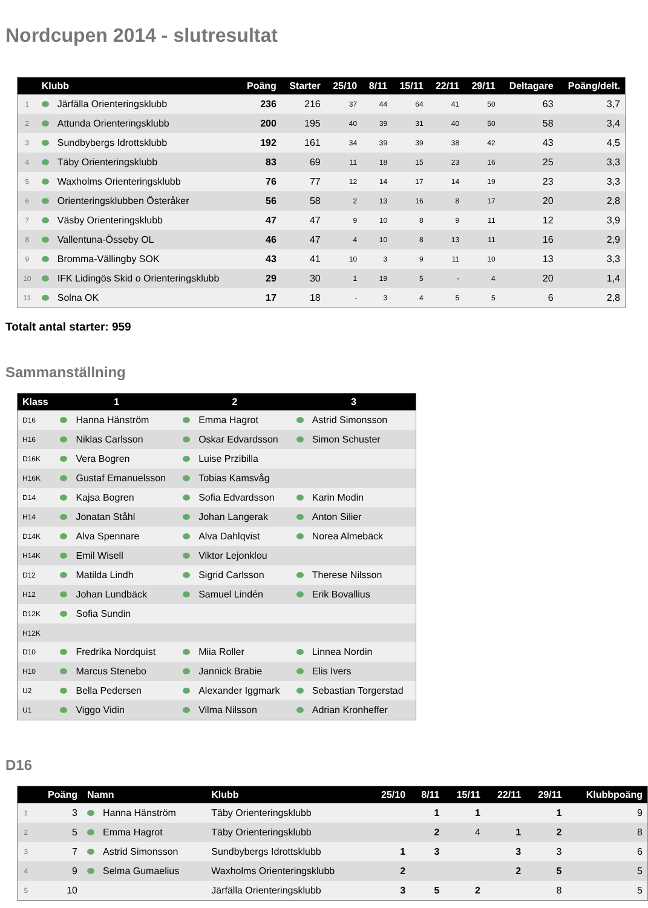Nordcupen 2014 - slutresultat
| | Klubb | Poäng | Starter | 25/10 | 8/11 | 15/11 | 22/11 | 29/11 | Deltagare | Poäng/delt. |
| --- | --- | --- | --- | --- | --- | --- | --- | --- | --- | --- |
| 1 | Järfälla Orienteringsklubb | 236 | 216 | 37 | 44 | 64 | 41 | 50 | 63 | 3,7 |
| 2 | Attunda Orienteringsklubb | 200 | 195 | 40 | 39 | 31 | 40 | 50 | 58 | 3,4 |
| 3 | Sundbybergs Idrottsklubb | 192 | 161 | 34 | 39 | 39 | 38 | 42 | 43 | 4,5 |
| 4 | Täby Orienteringsklubb | 83 | 69 | 11 | 18 | 15 | 23 | 16 | 25 | 3,3 |
| 5 | Waxholms Orienteringsklubb | 76 | 77 | 12 | 14 | 17 | 14 | 19 | 23 | 3,3 |
| 6 | Orienteringsklubben Österåker | 56 | 58 | 2 | 13 | 16 | 8 | 17 | 20 | 2,8 |
| 7 | Väsby Orienteringsklubb | 47 | 47 | 9 | 10 | 8 | 9 | 11 | 12 | 3,9 |
| 8 | Vallentuna-Össeby OL | 46 | 47 | 4 | 10 | 8 | 13 | 11 | 16 | 2,9 |
| 9 | Bromma-Vällingby SOK | 43 | 41 | 10 | 3 | 9 | 11 | 10 | 13 | 3,3 |
| 10 | IFK Lidingös Skid o Orienteringsklubb | 29 | 30 | 1 | 19 | 5 | - | 4 | 20 | 1,4 |
| 11 | Solna OK | 17 | 18 | - | 3 | 4 | 5 | 5 | 6 | 2,8 |
Totalt antal starter: 959
Sammanställning
| Klass | 1 | 2 | 3 |
| --- | --- | --- | --- |
| D16 | Hanna Hänström | Emma Hagrot | Astrid Simonsson |
| H16 | Niklas Carlsson | Oskar Edvardsson | Simon Schuster |
| D16K | Vera Bogren | Luise Przibilla | |
| H16K | Gustaf Emanuelsson | Tobias Kamsvåg | |
| D14 | Kajsa Bogren | Sofia Edvardsson | Karin Modin |
| H14 | Jonatan Ståhl | Johan Langerak | Anton Silier |
| D14K | Alva Spennare | Alva Dahlqvist | Norea Almebäck |
| H14K | Emil Wisell | Viktor Lejonklou | |
| D12 | Matilda Lindh | Sigrid Carlsson | Therese Nilsson |
| H12 | Johan Lundbäck | Samuel Lindén | Erik Bovallius |
| D12K | Sofia Sundin | | |
| H12K | | | |
| D10 | Fredrika Nordquist | Miia Roller | Linnea Nordin |
| H10 | Marcus Stenebo | Jannick Brabie | Elis Ivers |
| U2 | Bella Pedersen | Alexander Iggmark | Sebastian Torgerstad |
| U1 | Viggo Vidin | Vilma Nilsson | Adrian Kronheffer |
D16
| | Poäng | Namn | Klubb | 25/10 | 8/11 | 15/11 | 22/11 | 29/11 | Klubbpoäng |
| --- | --- | --- | --- | --- | --- | --- | --- | --- | --- |
| 1 | 3 | Hanna Hänström | Täby Orienteringsklubb | | 1 | 1 | | 1 | 9 |
| 2 | 5 | Emma Hagrot | Täby Orienteringsklubb | | 2 | 4 | 1 | 2 | 8 |
| 3 | 7 | Astrid Simonsson | Sundbybergs Idrottsklubb | 1 | 3 | | 3 | 3 | 6 |
| 4 | 9 | Selma Gumaelius | Waxholms Orienteringsklubb | 2 | | | 2 | 5 | 5 |
| 5 | 10 | | Järfälla Orienteringsklubb | 3 | 5 | 2 | | 8 | 5 |